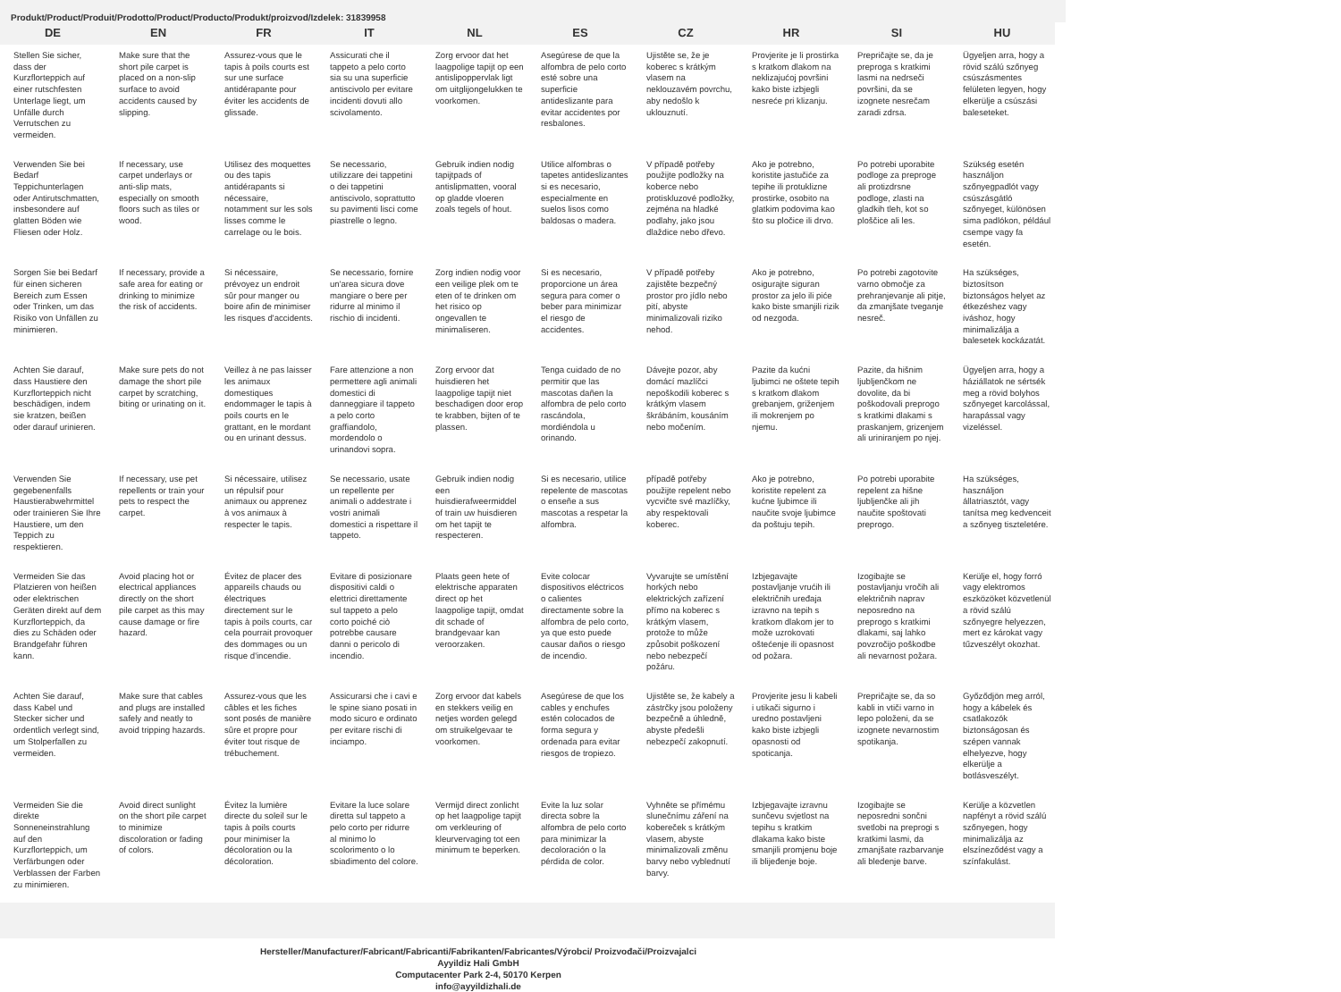Produkt/Product/Produit/Prodotto/Product/Producto/Produkt/proizvod/Izdelek: 31839958
| DE | EN | FR | IT | NL | ES | CZ | HR | SI | HU |
| --- | --- | --- | --- | --- | --- | --- | --- | --- | --- |
| Stellen Sie sicher, dass der Kurzflorteppich auf einer rutschfesten Unterlage liegt, um Unfälle durch Verrutschen zu vermeiden. | Make sure that the short pile carpet is placed on a non-slip surface to avoid accidents caused by slipping. | Assurez-vous que le tapis à poils courts est sur une surface antidérapante pour éviter les accidents de glissade. | Assicurati che il tappeto a pelo corto sia su una superficie antiscivolo per evitare incidenti dovuti allo scivolamento. | Zorg ervoor dat het laagpolige tapijt op een antislipoppervlak ligt om uitglijongelukken te voorkomen. | Asegúrese de que la alfombra de pelo corto esté sobre una superficie antideslizante para evitar accidentes por resbalones. | Ujistěte se, že je koberec s krátkým vlasem na neklouzavém povrchu, aby nedošlo k uklouznutí. | Provjerite je li prostirka s kratkom dlakom na neklizajućoj površini kako biste izbjegli nesreće pri klizanju. | Prepričajte se, da je preproga s kratkimi lasmi na nedrseči površini, da se izognete nesrečam zaradi zdrsa. | Ügyeljen arra, hogy a rövid szálú szőnyeg csúszásmentes felületen legyen, hogy elkerülje a csúszási baleseteket. |
| Verwenden Sie bei Bedarf Teppichunterlagen oder Antirutschmatten, insbesondere auf glatten Böden wie Fliesen oder Holz. | If necessary, use carpet underlays or anti-slip mats, especially on smooth floors such as tiles or wood. | Utilisez des moquettes ou des tapis antidérapants si nécessaire, notamment sur les sols lisses comme le carrelage ou le bois. | Se necessario, utilizzare dei tappetini o dei tappetini antiscivolo, soprattutto su pavimenti lisci come piastrelle o legno. | Gebruik indien nodig tapijtpads of antislipmatten, vooral op gladde vloeren zoals tegels of hout. | Utilice alfombras o tapetes antideslizantes si es necesario, especialmente en suelos lisos como baldosas o madera. | V případě potřeby použijte podložky na koberce nebo protiskluzové podložky, zejména na hladké podlahy, jako jsou dlaždice nebo dřevo. | Ako je potrebno, koristite jastučiće za tepihe ili protuklizne prostirke, osobito na glatkim podovima kao što su pločice ili drvo. | Po potrebi uporabite podloge za preproge ali protizdrsne podloge, zlasti na gladkih tleh, kot so ploščice ali les. | Szükség esetén használjon szőnyegpadlót vagy csúszásgátló szőnyeget, különösen sima padlókon, például csempe vagy fa esetén. |
| Sorgen Sie bei Bedarf für einen sicheren Bereich zum Essen oder Trinken, um das Risiko von Unfällen zu minimieren. | If necessary, provide a safe area for eating or drinking to minimize the risk of accidents. | Si nécessaire, prévoyez un endroit sûr pour manger ou boire afin de minimiser les risques d'accidents. | Se necessario, fornire un'area sicura dove mangiare o bere per ridurre al minimo il rischio di incidenti. | Zorg indien nodig voor een veilige plek om te eten of te drinken om het risico op ongevallen te minimaliseren. | Si es necesario, proporcione un área segura para comer o beber para minimizar el riesgo de accidentes. | V případě potřeby zajistěte bezpečný prostor pro jídlo nebo pití, abyste minimalizovali riziko nehod. | Ako je potrebno, osigurajte siguran prostor za jelo ili piće kako biste smanjili rizik od nezgoda. | Po potrebi zagotovite varno območje za prehranjevanje ali pitje, da zmanjšate tveganje nesreč. | Ha szükséges, biztosítson biztonságos helyet az étkezéshez vagy iváshoz, hogy minimalizálja a balesetek kockázatát. |
| Achten Sie darauf, dass Haustiere den Kurzflorteppich nicht beschädigen, indem sie kratzen, beißen oder darauf urinieren. | Make sure pets do not damage the short pile carpet by scratching, biting or urinating on it. | Veillez à ne pas laisser les animaux domestiques endommager le tapis à poils courts en le grattant, en le mordant ou en urinant dessus. | Fare attenzione a non permettere agli animali domestici di danneggiare il tappeto a pelo corto graffiandolo, mordendolo o urinandovi sopra. | Zorg ervoor dat huisdieren het laagpolige tapijt niet beschadigen door erop te krabben, bijten of te plassen. | Tenga cuidado de no permitir que las mascotas dañen la alfombra de pelo corto rascándola, mordiéndola u orinando. | Dávejte pozor, aby domácí mazlíčci nepoškodili koberec s krátkým vlasem škrábáním, kousáním nebo močením. | Pazite da kućni ljubimci ne oštete tepih s kratkom dlakom grebanjem, griženjem ili mokrenjem po njemu. | Pazite, da hišnim ljubljenčkom ne dovolite, da bi poškodovali preprogo s kratkimi dlakami s praskanjem, grizenjem ali uriniranjem po njej. | Ügyeljen arra, hogy a háziállatok ne sértsék meg a rövid bolyhos szőnyeget karcolással, harapással vagy vizeléssel. |
| Verwenden Sie gegebenenfalls Haustierabwehrmittel oder trainieren Sie Ihre Haustiere, um den Teppich zu respektieren. | If necessary, use pet repellents or train your pets to respect the carpet. | Si nécessaire, utilisez un répulsif pour animaux ou apprenez à vos animaux à respecter le tapis. | Se necessario, usate un repellente per animali o addestrate i vostri animali domestici a rispettare il tappeto. | Gebruik indien nodig een huisdierafweermiddel of train uw huisdieren om het tapijt te respecteren. | Si es necesario, utilice repelente de mascotas o enseñe a sus mascotas a respetar la alfombra. | případě potřeby použijte repelent nebo vycvičte své mazlíčky, aby respektovali koberec. | Ako je potrebno, koristite repelent za kućne ljubimce ili naučite svoje ljubimce da poštuju tepih. | Po potrebi uporabite repelent za hišne ljubljenčke ali jih naučite spoštovati preprogo. | Ha szükséges, használjon állatriasztót, vagy tanítsa meg kedvenceit a szőnyeg tiszteletére. |
| Vermeiden Sie das Platzieren von heißen oder elektrischen Geräten direkt auf dem Kurzflorteppich, da dies zu Schäden oder Brandgefahr führen kann. | Avoid placing hot or electrical appliances directly on the short pile carpet as this may cause damage or fire hazard. | Évitez de placer des appareils chauds ou électriques directement sur le tapis à poils courts, car cela pourrait provoquer des dommages ou un risque d'incendie. | Evitare di posizionare dispositivi caldi o elettrici direttamente sul tappeto a pelo corto poiché ciò potrebbe causare danni o pericolo di incendio. | Plaats geen hete of elektrische apparaten direct op het laagpolige tapijt, omdat dit schade of brandgevaar kan veroorzaken. | Evite colocar dispositivos eléctricos o calientes directamente sobre la alfombra de pelo corto, ya que esto puede causar daños o riesgo de incendio. | Vyvarujte se umístění horkých nebo elektrických zařízení přímo na koberec s krátkým vlasem, protože to může způsobit poškození nebo nebezpečí požáru. | Izbjegavajte postavljanje vrućih ili električnih uređaja izravno na tepih s kratkom dlakom jer to može uzrokovati oštećenje ili opasnost od požara. | Izogibajte se postavljanju vročih ali električnih naprav neposredno na preprogo s kratkimi dlakami, saj lahko povzročijo poškodbe ali nevarnost požara. | Kerülje el, hogy forró vagy elektromos eszközöket közvetlenül a rövid szálú szőnyegre helyezzen, mert ez károkat vagy tűzveszélyt okozhat. |
| Achten Sie darauf, dass Kabel und Stecker sicher und ordentlich verlegt sind, um Stolperfallen zu vermeiden. | Make sure that cables and plugs are installed safely and neatly to avoid tripping hazards. | Assurez-vous que les câbles et les fiches sont posés de manière sûre et propre pour éviter tout risque de trébuchement. | Assicurarsi che i cavi e le spine siano posati in modo sicuro e ordinato per evitare rischi di inciampo. | Zorg ervoor dat kabels en stekkers veilig en netjes worden gelegd om struikelgevaar te voorkomen. | Asegúrese de que los cables y enchufes estén colocados de forma segura y ordenada para evitar riesgos de tropiezo. | Ujistěte se, že kabely a zástrčky jsou položeny bezpečně a úhledně, abyste předešli nebezpečí zakopnutí. | Provjerite jesu li kabeli i utikači sigurno i uredno postavljeni kako biste izbjegli opasnosti od spoticanja. | Prepričajte se, da so kabli in vtiči varno in lepo položeni, da se izognete nevarnostim spotikanja. | Győződjön meg arról, hogy a kábelek és csatlakozók biztonságosan és szépen vannak elhelyezve, hogy elkerülje a botlásveszélyt. |
| Vermeiden Sie die direkte Sonneneinstrahlung auf den Kurzflorteppich, um Verfärbungen oder Verblassen der Farben zu minimieren. | Avoid direct sunlight on the short pile carpet to minimize discoloration or fading of colors. | Évitez la lumière directe du soleil sur le tapis à poils courts pour minimiser la décoloration ou la décoloration. | Evitare la luce solare diretta sul tappeto a pelo corto per ridurre al minimo lo scolorimento o lo sbiadimento del colore. | Vermijd direct zonlicht op het laagpolige tapijt om verkleuring of kleurvervaging tot een minimum te beperken. | Evite la luz solar directa sobre la alfombra de pelo corto para minimizar la decoloración o la pérdida de color. | Vyhněte se přímému slunečnímu záření na kobereček s krátkým vlasem, abyste minimalizovali změnu barvy nebo vyblednutí barvy. | Izbjegavajte izravnu sunčevu svjetlost na tepihu s kratkim dlakama kako biste smanjili promjenu boje ili blijeđenje boje. | Izogibajte se neposredni sončni svetlobi na preprogi s kratkimi lasmi, da zmanjšate razbarvanje ali bledenje barve. | Kerülje a közvetlen napfényt a rövid szálú szőnyegen, hogy minimalizálja az elszíneződést vagy a színfakulást. |
Hersteller/Manufacturer/Fabricant/Fabricanti/Fabrikanten/Fabricantes/Výrobci/ Proizvođači/Proizvajalci
Ayyildiz Hali GmbH
Computacenter Park 2-4, 50170 Kerpen
info@ayyildizhali.de